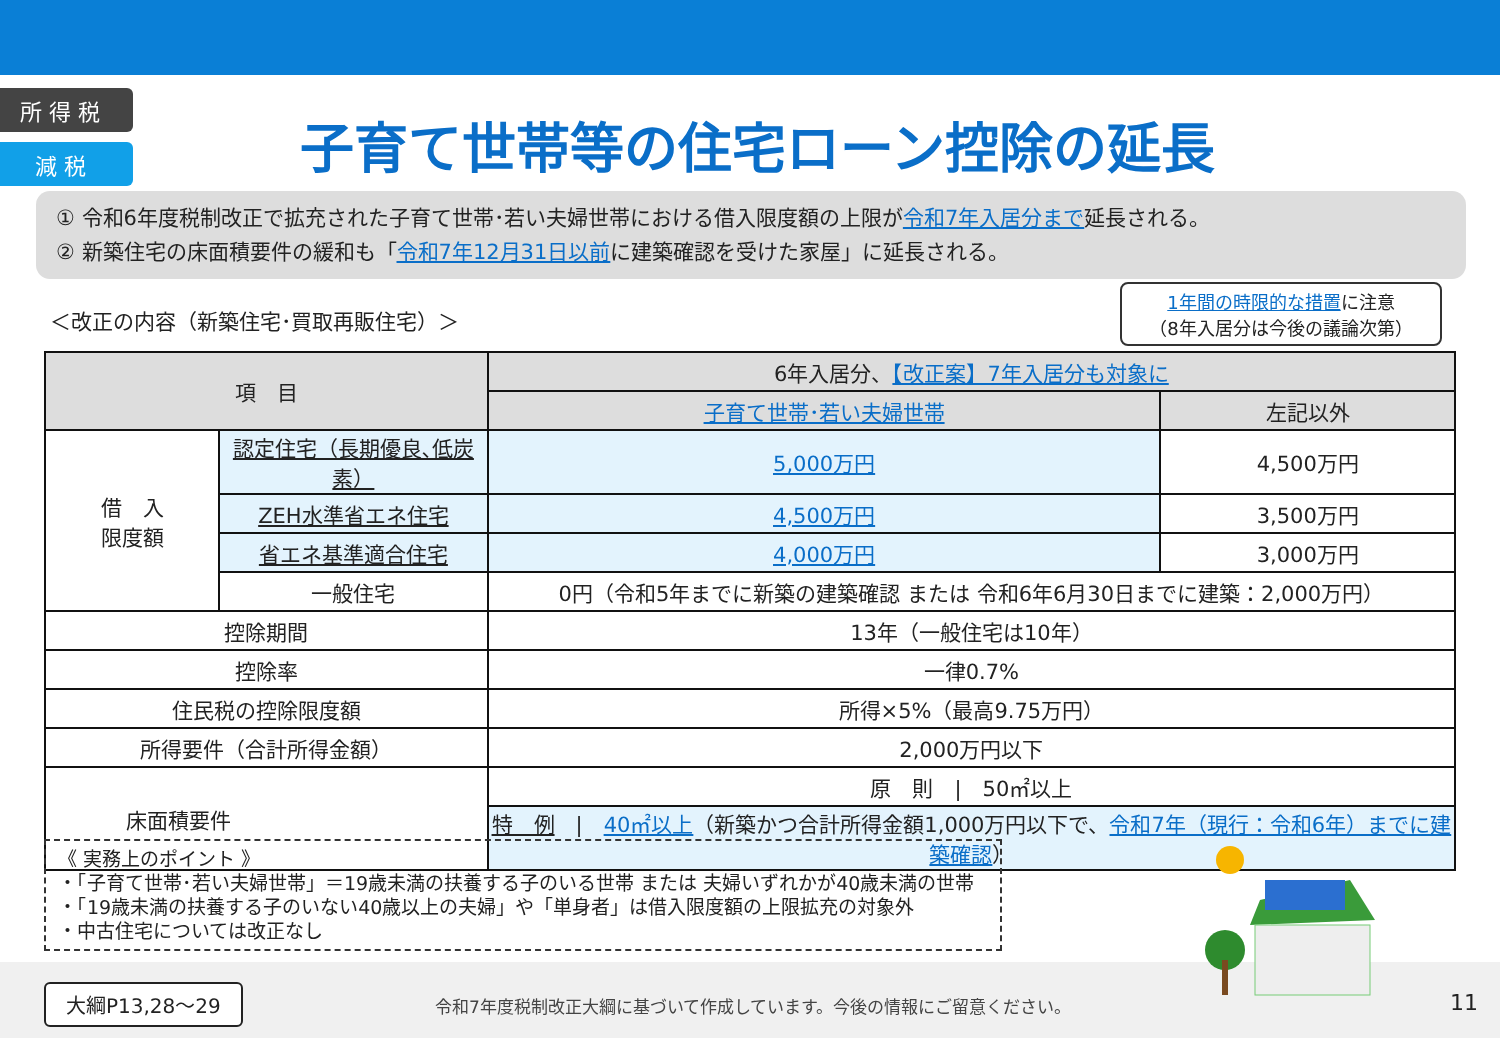所 得 税
減 税
子育て世帯等の住宅ローン控除の延長
① 令和6年度税制改正で拡充された子育て世帯･若い夫婦世帯における借入限度額の上限が令和7年入居分まで延長される。
② 新築住宅の床面積要件の緩和も「令和7年12月31日以前に建築確認を受けた家屋」に延長される。
＜改正の内容（新築住宅･買取再販住宅）＞
1年間の時限的な措置に注意
（8年入居分は今後の議論次第）
| 項 目 | | 6年入居分、 【改正案】7年入居分も対象に | |
| --- | --- | --- | --- |
| | | 子育て世帯･若い夫婦世帯 | 左記以外 |
| 借 入 限度額 | 認定住宅（長期優良､低炭素） | 5,000万円 | 4,500万円 |
| | ZEH水準省エネ住宅 | 4,500万円 | 3,500万円 |
| | 省エネ基準適合住宅 | 4,000万円 | 3,000万円 |
| | 一般住宅 | 0円（令和5年までに新築の建築確認 または 令和6年6月30日までに建築：2,000万円） | |
| 控除期間 | | 13年（一般住宅は10年） | |
| 控除率 | | 一律0.7% | |
| 住民税の控除限度額 | | 所得×5%（最高9.75万円） | |
| 所得要件（合計所得金額） | | 2,000万円以下 | |
| 床面積要件 | | 原 則 / 50㎡以上 | |
| | | 特 例 / 40㎡以上 （新築かつ合計所得金額1,000万円以下で、 令和7年（現行：令和6年）までに建築確認 ） | |
《 実務上のポイント 》
・「子育て世帯･若い夫婦世帯」＝19歳未満の扶養する子のいる世帯 または 夫婦いずれかが40歳未満の世帯
・「19歳未満の扶養する子のいない40歳以上の夫婦」や「単身者」は借入限度額の上限拡充の対象外
・中古住宅については改正なし
大綱P13,28～29
令和7年度税制改正大綱に基づいて作成しています。今後の情報にご留意ください。
11